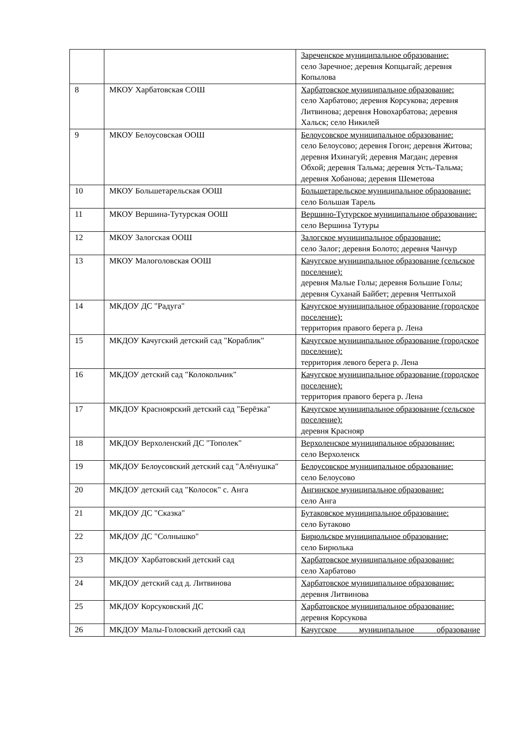| | | Зареченское муниципальное образование: село Заречное; деревня Копцыгай; деревня Копылова |
| 8 | МКОУ Харбатовская СОШ | Харбатовское муниципальное образование: село Харбатово; деревня Корсукова; деревня Литвинова; деревня Новохарбатова; деревня Хальск; село Никилей |
| 9 | МКОУ Белоусовская ООШ | Белоусовское муниципальное образование: село Белоусово; деревня Гогон; деревня Житова; деревня Ихинагуй; деревня Магдан; деревня Обхой; деревня Тальма; деревня Усть-Тальма; деревня Хобанова; деревня Шеметова |
| 10 | МКОУ Большетарельская ООШ | Большетарельское муниципальное образование: село Большая Тарель |
| 11 | МКОУ Вершина-Тутурская ООШ | Вершино-Тутурское муниципальное образование: село Вершина Тутуры |
| 12 | МКОУ Залогская ООШ | Залогское муниципальное образование: село Залог; деревня Болото; деревня Чанчур |
| 13 | МКОУ Малоголовская ООШ | Качугское муниципальное образование (сельское поселение): деревня Малые Голы; деревня Большие Голы; деревня Суханай Байбет; деревня Чептыхой |
| 14 | МКДОУ ДС "Радуга" | Качугское муниципальное образование (городское поселение): территория правого берега р. Лена |
| 15 | МКДОУ Качугский детский сад "Кораблик" | Качугское муниципальное образование (городское поселение): территория левого берега р. Лена |
| 16 | МКДОУ детский сад "Колокольчик" | Качугское муниципальное образование (городское поселение): территория правого берега р. Лена |
| 17 | МКДОУ Красноярский детский сад "Берёзка" | Качугское муниципальное образование (сельское поселение): деревня Краснояр |
| 18 | МКДОУ Верхоленский ДС "Тополек" | Верхоленское муниципальное образование: село Верхоленск |
| 19 | МКДОУ Белоусовский детский сад "Алёнушка" | Белоусовское муниципальное образование: село Белоусово |
| 20 | МКДОУ детский сад "Колосок" с. Анга | Ангинское муниципальное образование: село Анга |
| 21 | МКДОУ ДС "Сказка" | Бутаковское муниципальное образование: село Бутаково |
| 22 | МКДОУ ДС "Солнышко" | Бирюльское муниципальное образование: село Бирюлька |
| 23 | МКДОУ Харбатовский детский сад | Харбатовское муниципальное образование: село Харбатово |
| 24 | МКДОУ детский сад д. Литвинова | Харбатовское муниципальное образование: деревня Литвинова |
| 25 | МКДОУ Корсуковский ДС | Харбатовское муниципальное образование: деревня Корсукова |
| 26 | МКДОУ Малы-Головский детский сад | Качугское муниципальное образование |